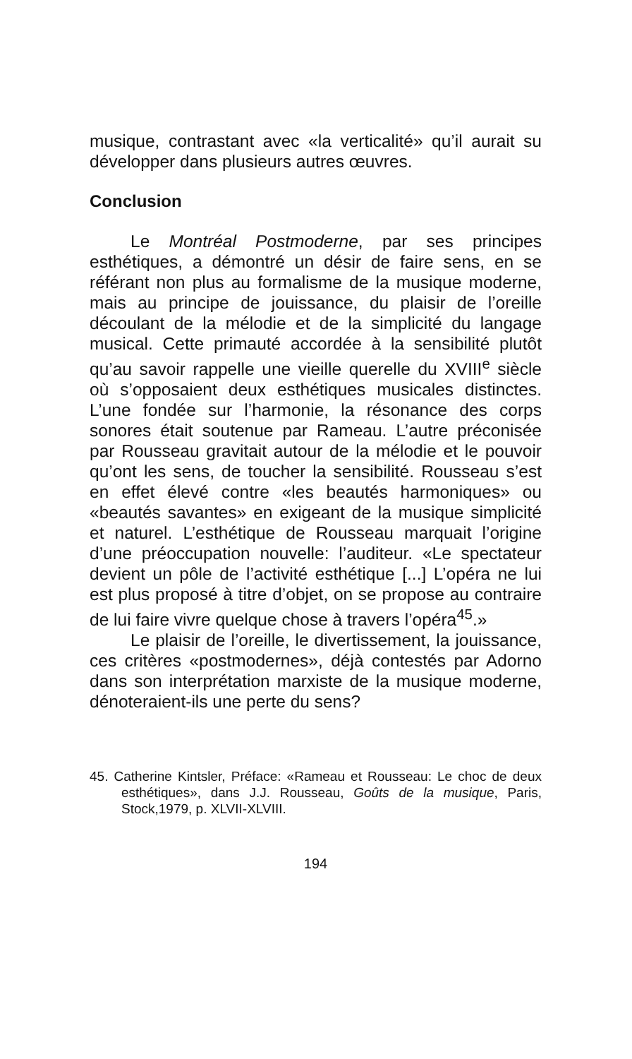musique, contrastant avec «la verticalité» qu’il aurait su développer dans plusieurs autres œuvres.
Conclusion
Le Montréal Postmoderne, par ses principes esthétiques, a démontré un désir de faire sens, en se référant non plus au formalisme de la musique moderne, mais au principe de jouissance, du plaisir de l’oreille découlant de la mélodie et de la simplicité du langage musical. Cette primauté accordée à la sensibilité plutôt qu’au savoir rappelle une vieille querelle du XVIII<sup>e</sup> siècle où s’opposaient deux esthétiques musicales distinctes. L’une fondée sur l’harmonie, la résonance des corps sonores était soutenue par Rameau. L’autre préconisée par Rousseau gravitait autour de la mélodie et le pouvoir qu’ont les sens, de toucher la sensibilité. Rousseau s’est en effet élevé contre «les beautés harmoniques» ou «beautés savantes» en exigeant de la musique simplicité et naturel. L’esthétique de Rousseau marquait l’origine d’une préoccupation nouvelle: l’auditeur. «Le spectateur devient un pôle de l’activité esthétique [...] L’opéra ne lui est plus proposé à titre d’objet, on se propose au contraire de lui faire vivre quelque chose à travers l’opéra<sup>45</sup>.»
Le plaisir de l’oreille, le divertissement, la jouissance, ces critères «postmodernes», déjà contestés par Adorno dans son interprétation marxiste de la musique moderne, dénoteraient-ils une perte du sens?
45. Catherine Kintsler, Préface: «Rameau et Rousseau: Le choc de deux esthétiques», dans J.J. Rousseau, Goûts de la musique, Paris, Stock,1979, p. XLVII-XLVIII.
194